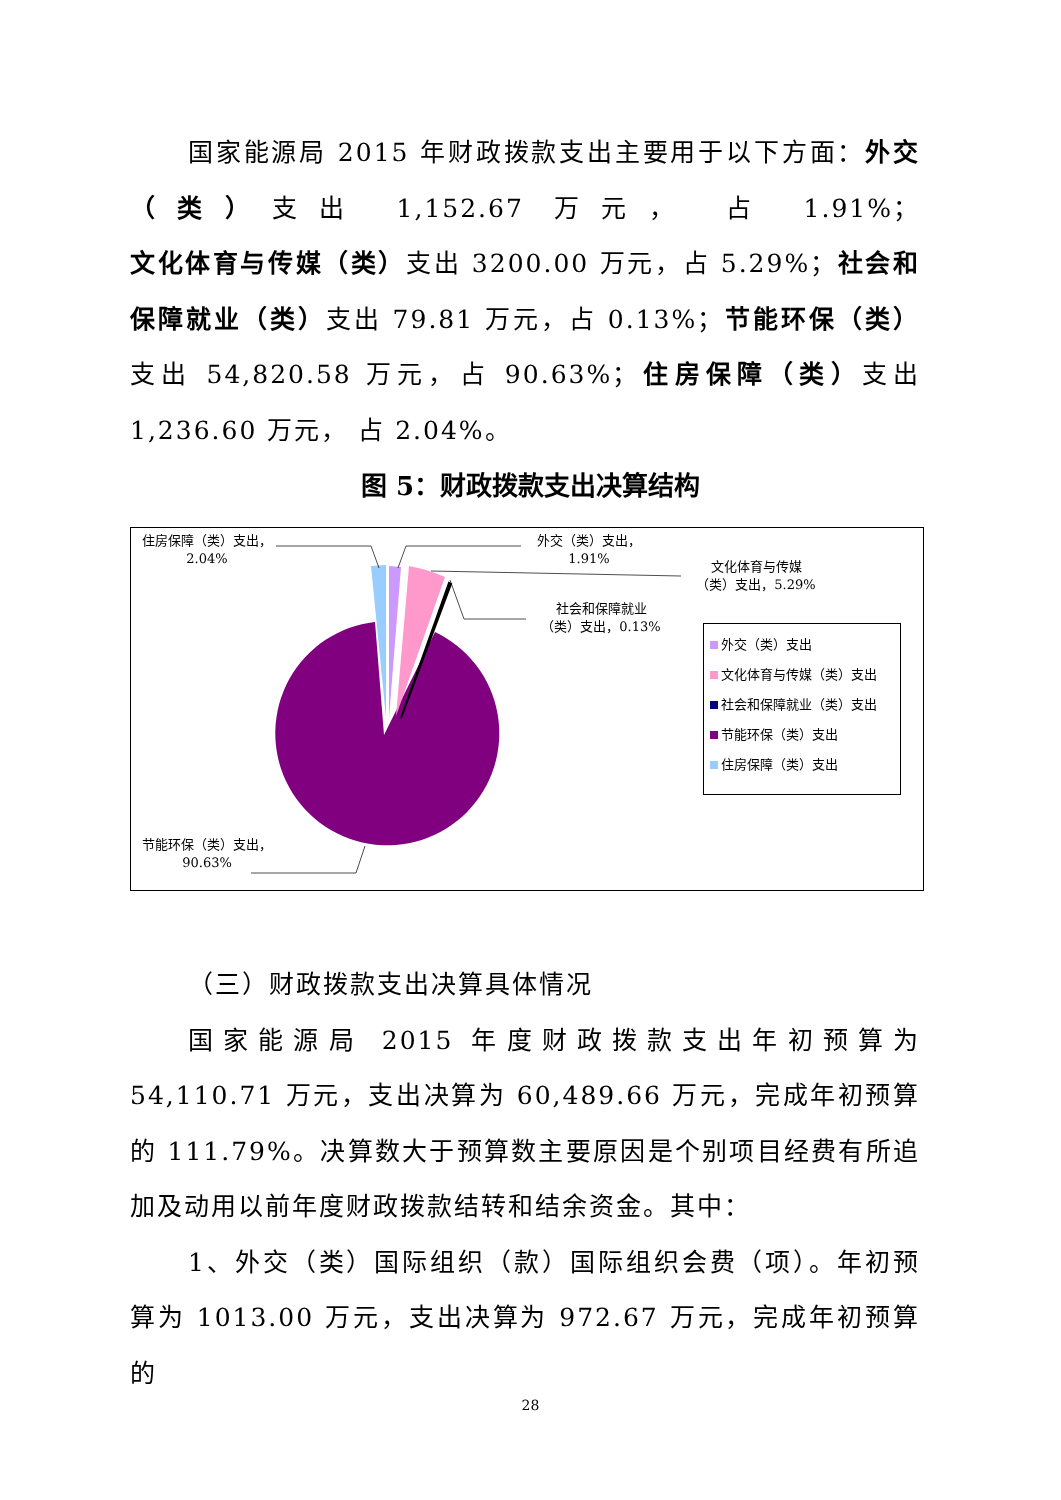国家能源局 2015 年财政拨款支出主要用于以下方面：外交（类）支出 1,152.67 万元， 占 1.91%；文化体育与传媒（类）支出 3200.00 万元，占 5.29%；社会和保障就业（类）支出 79.81 万元，占 0.13%；节能环保（类）支出 54,820.58 万元，占 90.63%；住房保障（类）支出 1,236.60 万元， 占 2.04%。
图 5：财政拨款支出决算结构
住房保障（类）支出，
2.04%
外交（类）支出，
1.91%
文化体育与传媒
（类）支出，5.29%
社会和保障就业
（类）支出，0.13%
节能环保（类）支出，
90.63%
外交（类）支出
文化体育与传媒（类）支出
社会和保障就业（类）支出
节能环保（类）支出
住房保障（类）支出
（三）财政拨款支出决算具体情况
国家能源局 2015 年度财政拨款支出年初预算为 54,110.71 万元，支出决算为 60,489.66 万元，完成年初预算的 111.79%。决算数大于预算数主要原因是个别项目经费有所追加及动用以前年度财政拨款结转和结余资金。其中：
1、外交（类）国际组织（款）国际组织会费（项）。年初预算为 1013.00 万元，支出决算为 972.67 万元，完成年初预算的
28